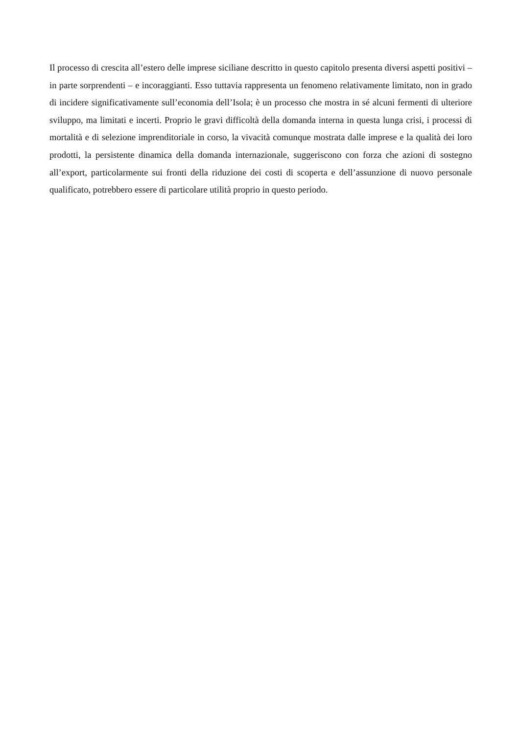Il processo di crescita all’estero delle imprese siciliane descritto in questo capitolo presenta diversi aspetti positivi – in parte sorprendenti – e incoraggianti. Esso tuttavia rappresenta un fenomeno relativamente limitato, non in grado di incidere significativamente sull’economia dell’Isola; è un processo che mostra in sé alcuni fermenti di ulteriore sviluppo, ma limitati e incerti. Proprio le gravi difficoltà della domanda interna in questa lunga crisi, i processi di mortalità e di selezione imprenditoriale in corso, la vivacità comunque mostrata dalle imprese e la qualità dei loro prodotti, la persistente dinamica della domanda internazionale, suggeriscono con forza che azioni di sostegno all’export, particolarmente sui fronti della riduzione dei costi di scoperta e dell’assunzione di nuovo personale qualificato, potrebbero essere di particolare utilità proprio in questo periodo.